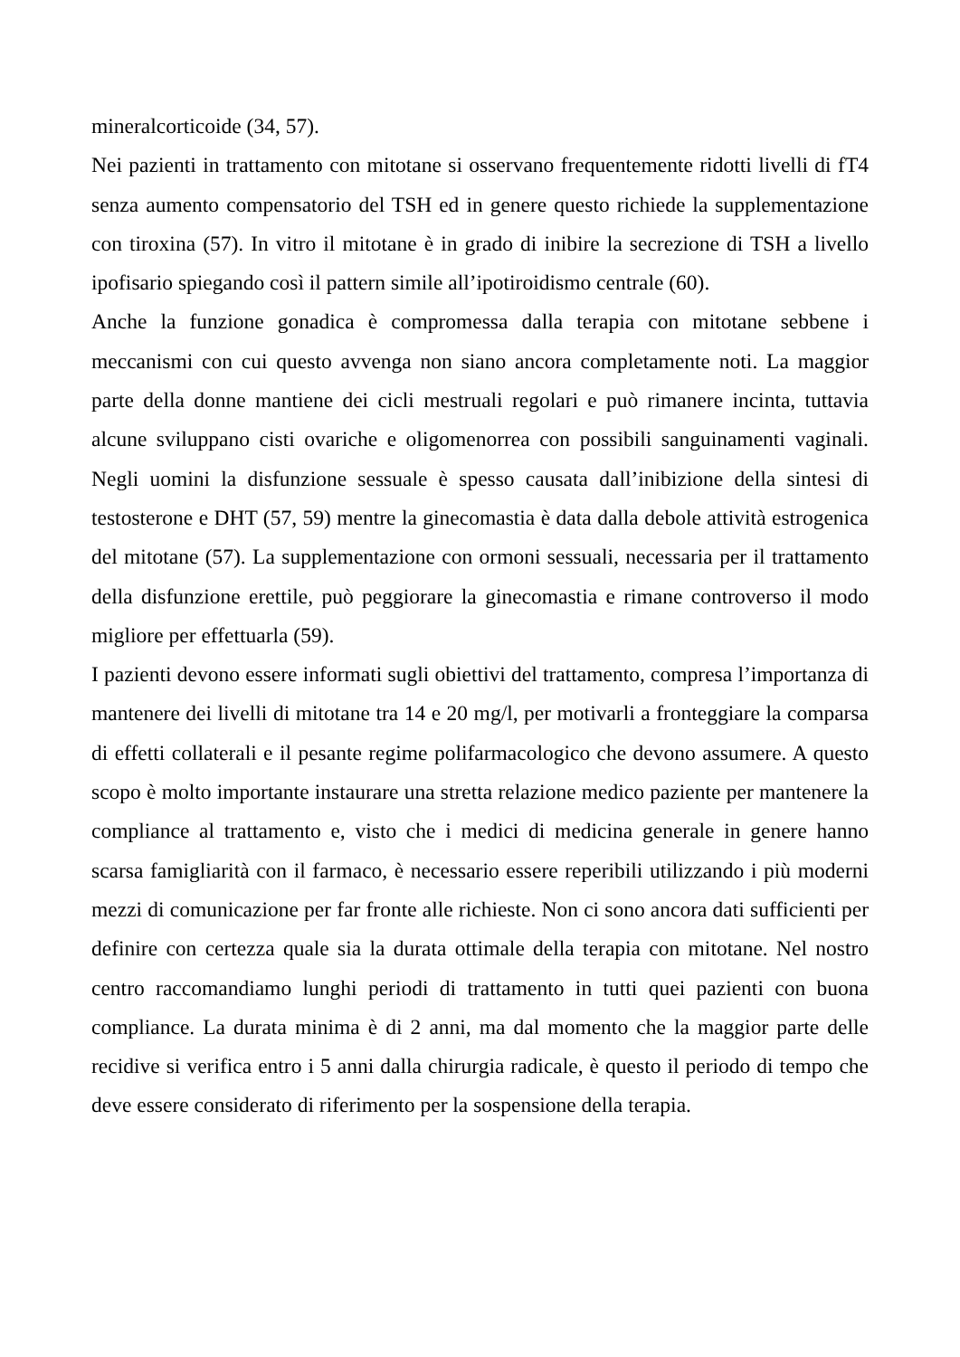mineralcorticoide (34, 57).
Nei pazienti in trattamento con mitotane si osservano frequentemente ridotti livelli di fT4 senza aumento compensatorio del TSH ed in genere questo richiede la supplementazione con tiroxina (57). In vitro il mitotane è in grado di inibire la secrezione di TSH a livello ipofisario spiegando così il pattern simile all’ipotiroidismo centrale (60).
Anche la funzione gonadica è compromessa dalla terapia con mitotane sebbene i meccanismi con cui questo avvenga non siano ancora completamente noti. La maggior parte della donne mantiene dei cicli mestruali regolari e può rimanere incinta, tuttavia alcune sviluppano cisti ovariche e oligomenorrea con possibili sanguinamenti vaginali. Negli uomini la disfunzione sessuale è spesso causata dall’inibizione della sintesi di testosterone e DHT (57, 59) mentre la ginecomastia è data dalla debole attività estrogenica del mitotane (57). La supplementazione con ormoni sessuali, necessaria per il trattamento della disfunzione erettile, può peggiorare la ginecomastia e rimane controverso il modo migliore per effettuarla (59).
I pazienti devono essere informati sugli obiettivi del trattamento, compresa l’importanza di mantenere dei livelli di mitotane tra 14 e 20 mg/l, per motivarli a fronteggiare la comparsa di effetti collaterali e il pesante regime polifarmacologico che devono assumere. A questo scopo è molto importante instaurare una stretta relazione medico paziente per mantenere la compliance al trattamento e, visto che i medici di medicina generale in genere hanno scarsa famigliarità con il farmaco, è necessario essere reperibili utilizzando i più moderni mezzi di comunicazione per far fronte alle richieste. Non ci sono ancora dati sufficienti per definire con certezza quale sia la durata ottimale della terapia con mitotane. Nel nostro centro raccomandiamo lunghi periodi di trattamento in tutti quei pazienti con buona compliance. La durata minima è di 2 anni, ma dal momento che la maggior parte delle recidive si verifica entro i 5 anni dalla chirurgia radicale, è questo il periodo di tempo che deve essere considerato di riferimento per la sospensione della terapia.